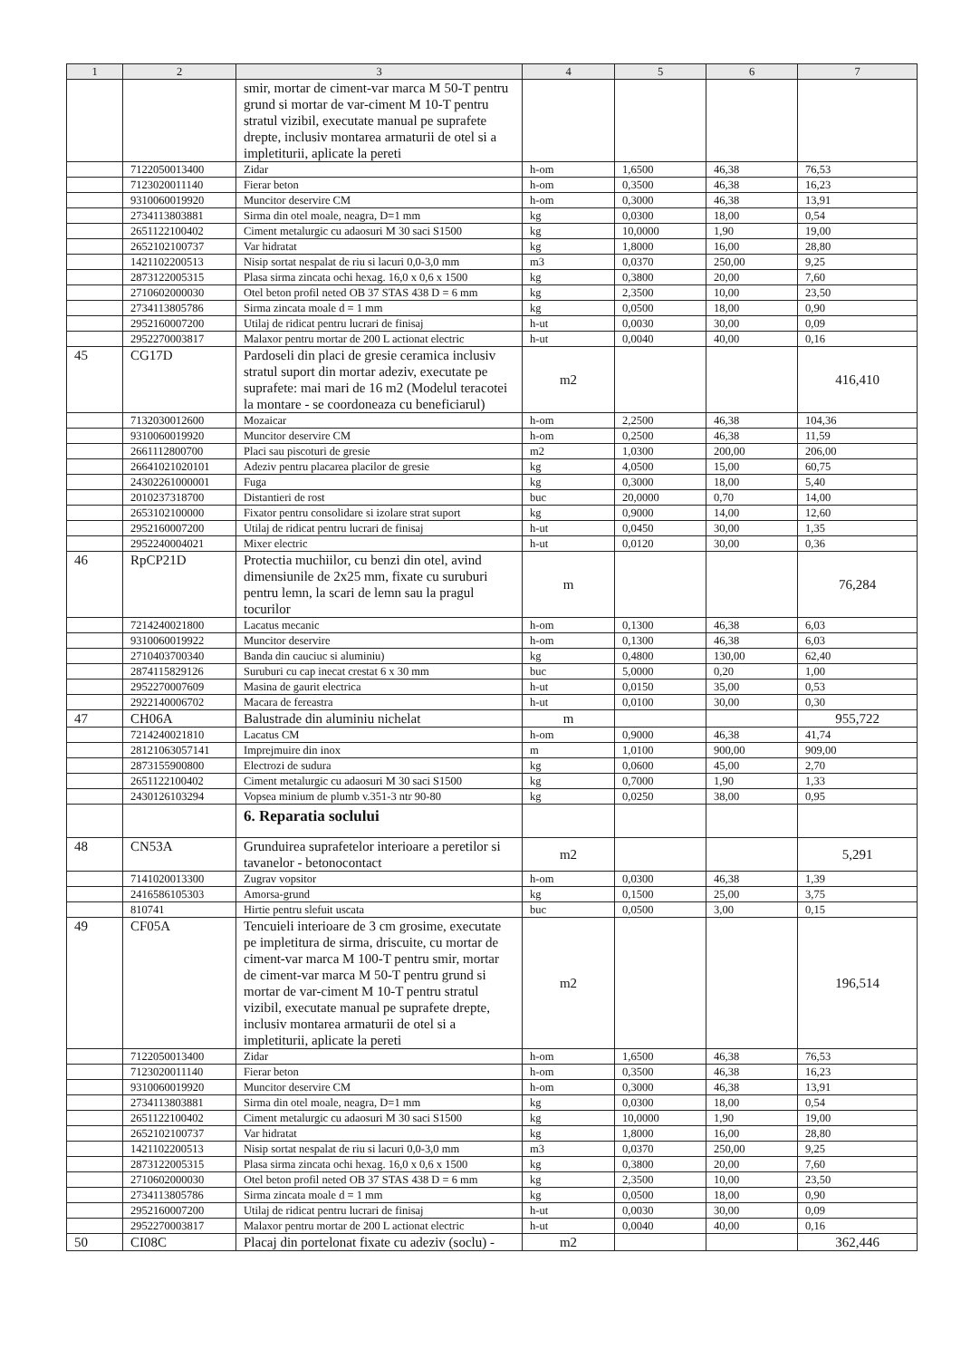| 1 | 2 | 3 | 4 | 5 | 6 | 7 |
| --- | --- | --- | --- | --- | --- | --- |
| | | smir, mortar de ciment-var marca M 50-T pentru grund si mortar de var-ciment M 10-T pentru stratul vizibil, executate manual pe suprafete drepte, inclusiv montarea armaturii de otel si a impletiturii, aplicate la pereti | | | | |
| | 7122050013400 | Zidar | h-om | 1,6500 | 46,38 | 76,53 |
| | 7123020011140 | Fierar beton | h-om | 0,3500 | 46,38 | 16,23 |
| | 9310060019920 | Muncitor deservire CM | h-om | 0,3000 | 46,38 | 13,91 |
| | 2734113803881 | Sirma din otel moale, neagra, D=1 mm | kg | 0,0300 | 18,00 | 0,54 |
| | 2651122100402 | Ciment metalurgic cu adaosuri M 30 saci S1500 | kg | 10,0000 | 1,90 | 19,00 |
| | 2652102100737 | Var hidratat | kg | 1,8000 | 16,00 | 28,80 |
| | 1421102200513 | Nisip sortat nespalat de riu si lacuri 0,0-3,0 mm | m3 | 0,0370 | 250,00 | 9,25 |
| | 2873122005315 | Plasa sirma zincata ochi hexag. 16,0 x 0,6 x 1500 | kg | 0,3800 | 20,00 | 7,60 |
| | 2710602000030 | Otel beton profil neted OB 37 STAS 438 D = 6 mm | kg | 2,3500 | 10,00 | 23,50 |
| | 2734113805786 | Sirma zincata moale d = 1 mm | kg | 0,0500 | 18,00 | 0,90 |
| | 2952160007200 | Utilaj de ridicat pentru lucrari de finisaj | h-ut | 0,0030 | 30,00 | 0,09 |
| | 2952270003817 | Malaxor pentru mortar de 200 L actionat electric | h-ut | 0,0040 | 40,00 | 0,16 |
| 45 | CG17D | Pardoseli din placi de gresie ceramica inclusiv stratul suport din mortar adeziv, executate pe suprafete: mai mari de 16 m2 (Modelul teracotei la montare - se coordoneaza cu beneficiarul) | m2 | | | 416,410 |
| | 7132030012600 | Mozaicar | h-om | 2,2500 | 46,38 | 104,36 |
| | 9310060019920 | Muncitor deservire CM | h-om | 0,2500 | 46,38 | 11,59 |
| | 2661112800700 | Placi sau piscoturi de gresie | m2 | 1,0300 | 200,00 | 206,00 |
| | 26641021020101 | Adeziv pentru placarea placilor de gresie | kg | 4,0500 | 15,00 | 60,75 |
| | 24302261000001 | Fuga | kg | 0,3000 | 18,00 | 5,40 |
| | 2010237318700 | Distantieri de rost | buc | 20,0000 | 0,70 | 14,00 |
| | 2653102100000 | Fixator pentru consolidare si izolare strat suport | kg | 0,9000 | 14,00 | 12,60 |
| | 2952160007200 | Utilaj de ridicat pentru lucrari de finisaj | h-ut | 0,0450 | 30,00 | 1,35 |
| | 2952240004021 | Mixer electric | h-ut | 0,0120 | 30,00 | 0,36 |
| 46 | RpCP21D | Protectia muchiilor, cu benzi din otel, avind dimensiunile de 2x25 mm, fixate cu suruburi pentru lemn, la scari de lemn sau la pragul tocurilor | m | | | 76,284 |
| | 7214240021800 | Lacatus mecanic | h-om | 0,1300 | 46,38 | 6,03 |
| | 9310060019922 | Muncitor deservire | h-om | 0,1300 | 46,38 | 6,03 |
| | 2710403700340 | Banda din cauciuc si aluminiu) | kg | 0,4800 | 130,00 | 62,40 |
| | 2874115829126 | Suruburi cu cap inecat crestat 6 x 30 mm | buc | 5,0000 | 0,20 | 1,00 |
| | 2952270007609 | Masina de gaurit electrica | h-ut | 0,0150 | 35,00 | 0,53 |
| | 2922140006702 | Macara de fereastra | h-ut | 0,0100 | 30,00 | 0,30 |
| 47 | CH06A | Balustrade din aluminiu nichelat | m | | | 955,722 |
| | 7214240021810 | Lacatus CM | h-om | 0,9000 | 46,38 | 41,74 |
| | 28121063057141 | Imprejmuire din inox | m | 1,0100 | 900,00 | 909,00 |
| | 2873155900800 | Electrozi de sudura | kg | 0,0600 | 45,00 | 2,70 |
| | 2651122100402 | Ciment metalurgic cu adaosuri M 30 saci S1500 | kg | 0,7000 | 1,90 | 1,33 |
| | 2430126103294 | Vopsea minium de plumb v.351-3 ntr 90-80 | kg | 0,0250 | 38,00 | 0,95 |
| | | 6. Reparatia soclului | | | | |
| 48 | CN53A | Grunduirea suprafetelor interioare a peretilor si tavanelor - betonocontact | m2 | | | 5,291 |
| | 7141020013300 | Zugrav vopsitor | h-om | 0,0300 | 46,38 | 1,39 |
| | 2416586105303 | Amorsa-grund | kg | 0,1500 | 25,00 | 3,75 |
| | 810741 | Hirtie pentru slefuit uscata | buc | 0,0500 | 3,00 | 0,15 |
| 49 | CF05A | Tencuieli interioare de 3 cm grosime, executate pe impletitura de sirma, driscuite, cu mortar de ciment-var marca M 100-T pentru smir, mortar de ciment-var marca M 50-T pentru grund si mortar de var-ciment M 10-T pentru stratul vizibil, executate manual pe suprafete drepte, inclusiv montarea armaturii de otel si a impletiturii, aplicate la pereti | m2 | | | 196,514 |
| | 7122050013400 | Zidar | h-om | 1,6500 | 46,38 | 76,53 |
| | 7123020011140 | Fierar beton | h-om | 0,3500 | 46,38 | 16,23 |
| | 9310060019920 | Muncitor deservire CM | h-om | 0,3000 | 46,38 | 13,91 |
| | 2734113803881 | Sirma din otel moale, neagra, D=1 mm | kg | 0,0300 | 18,00 | 0,54 |
| | 2651122100402 | Ciment metalurgic cu adaosuri M 30 saci S1500 | kg | 10,0000 | 1,90 | 19,00 |
| | 2652102100737 | Var hidratat | kg | 1,8000 | 16,00 | 28,80 |
| | 1421102200513 | Nisip sortat nespalat de riu si lacuri 0,0-3,0 mm | m3 | 0,0370 | 250,00 | 9,25 |
| | 2873122005315 | Plasa sirma zincata ochi hexag. 16,0 x 0,6 x 1500 | kg | 0,3800 | 20,00 | 7,60 |
| | 2710602000030 | Otel beton profil neted OB 37 STAS 438 D = 6 mm | kg | 2,3500 | 10,00 | 23,50 |
| | 2734113805786 | Sirma zincata moale d = 1 mm | kg | 0,0500 | 18,00 | 0,90 |
| | 2952160007200 | Utilaj de ridicat pentru lucrari de finisaj | h-ut | 0,0030 | 30,00 | 0,09 |
| | 2952270003817 | Malaxor pentru mortar de 200 L actionat electric | h-ut | 0,0040 | 40,00 | 0,16 |
| 50 | CI08C | Placaj din portelonat fixate cu adeziv (soclu) - | m2 | | | 362,446 |